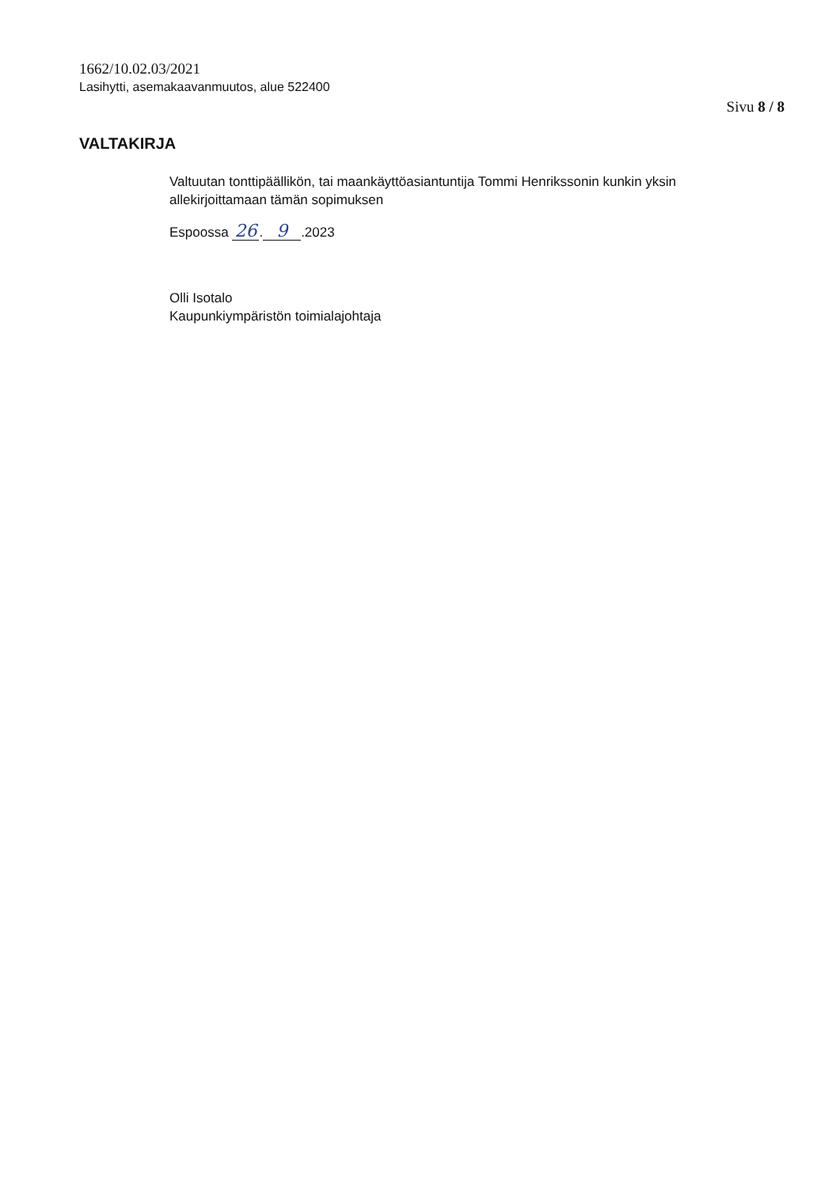1662/10.02.03/2021
Lasihytti, asemakaavanmuutos, alue 522400
Sivu 8 / 8
VALTAKIRJA
Valtuutan tonttipäällikön, tai maankäyttöasiantuntija Tommi Henrikssonin kunkin yksin allekirjoittamaan tämän sopimuksen
Espoossa 26. 9.2023
Olli Isotalo
Kaupunkiympäristön toimialajohtaja